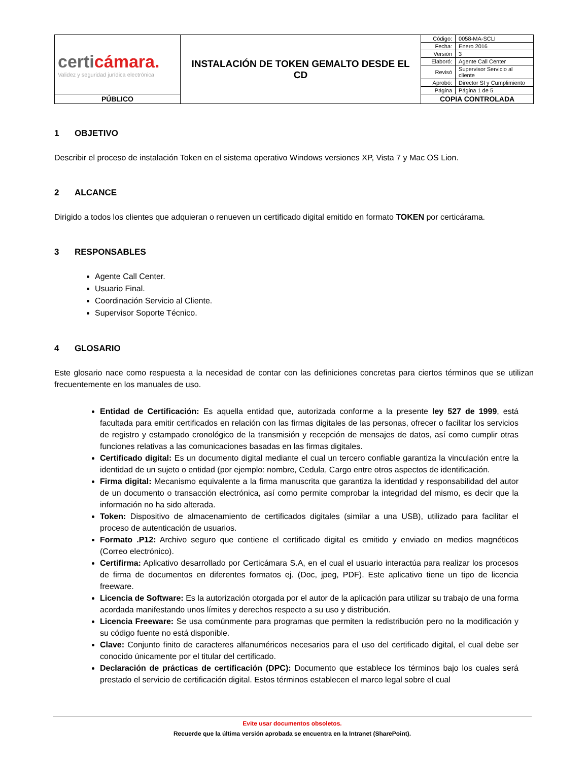| certi cámara. Validez y seguridad jurídica electrónica | INSTALACIÓN DE TOKEN GEMALTO DESDE EL CD | Código: | 0058-MA-SCLI |
| | | Fecha: | Enero 2016 |
| | | Versión | 3 |
| | | Elaboró: | Agente Call Center |
| | | Revisó | Supervisor Servicio al cliente |
| | | Aprobó: | Director SI y Cumplimiento |
| | | Página | Página 1 de 5 |
| PÚBLICO | | COPIA CONTROLADA | |
1 OBJETIVO
Describir el proceso de instalación Token en el sistema operativo Windows versiones XP, Vista 7 y Mac OS Lion.
2 ALCANCE
Dirigido a todos los clientes que adquieran o renueven un certificado digital emitido en formato TOKEN por certicárama.
3 RESPONSABLES
Agente Call Center.
Usuario Final.
Coordinación Servicio al Cliente.
Supervisor Soporte Técnico.
4 GLOSARIO
Este glosario nace como respuesta a la necesidad de contar con las definiciones concretas para ciertos términos que se utilizan frecuentemente en los manuales de uso.
Entidad de Certificación: Es aquella entidad que, autorizada conforme a la presente ley 527 de 1999, está facultada para emitir certificados en relación con las firmas digitales de las personas, ofrecer o facilitar los servicios de registro y estampado cronológico de la transmisión y recepción de mensajes de datos, así como cumplir otras funciones relativas a las comunicaciones basadas en las firmas digitales.
Certificado digital: Es un documento digital mediante el cual un tercero confiable garantiza la vinculación entre la identidad de un sujeto o entidad (por ejemplo: nombre, Cedula, Cargo entre otros aspectos de identificación.
Firma digital: Mecanismo equivalente a la firma manuscrita que garantiza la identidad y responsabilidad del autor de un documento o transacción electrónica, así como permite comprobar la integridad del mismo, es decir que la información no ha sido alterada.
Token: Dispositivo de almacenamiento de certificados digitales (similar a una USB), utilizado para facilitar el proceso de autenticación de usuarios.
Formato .P12: Archivo seguro que contiene el certificado digital es emitido y enviado en medios magnéticos (Correo electrónico).
Certifirma: Aplicativo desarrollado por Certicámara S.A, en el cual el usuario interactúa para realizar los procesos de firma de documentos en diferentes formatos ej. (Doc, jpeg, PDF). Este aplicativo tiene un tipo de licencia freeware.
Licencia de Software: Es la autorización otorgada por el autor de la aplicación para utilizar su trabajo de una forma acordada manifestando unos límites y derechos respecto a su uso y distribución.
Licencia Freeware: Se usa comúnmente para programas que permiten la redistribución pero no la modificación y su código fuente no está disponible.
Clave: Conjunto finito de caracteres alfanuméricos necesarios para el uso del certificado digital, el cual debe ser conocido únicamente por el titular del certificado.
Declaración de prácticas de certificación (DPC): Documento que establece los términos bajo los cuales será prestado el servicio de certificación digital. Estos términos establecen el marco legal sobre el cual
Evite usar documentos obsoletos.
Recuerde que la última versión aprobada se encuentra en la Intranet (SharePoint).